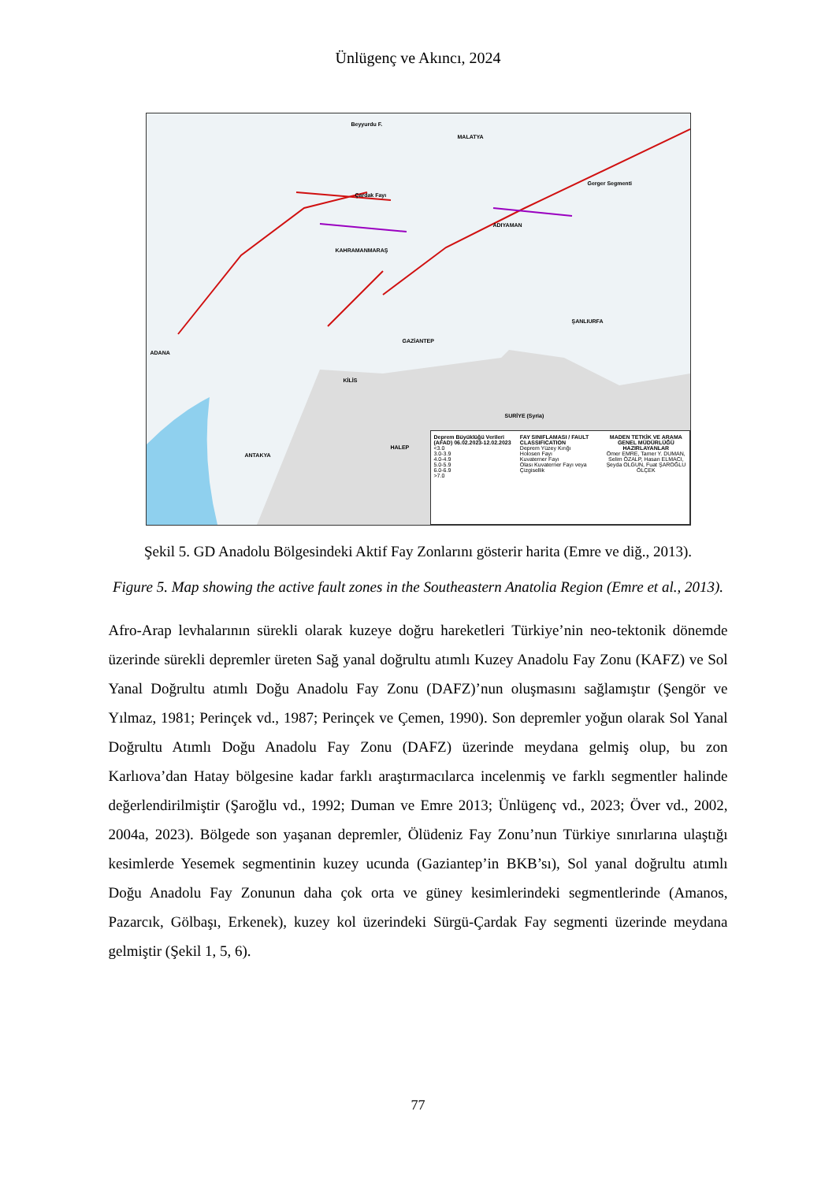Ünlügenç ve Akıncı, 2024
MALATYA
KAHRAMANMARAŞ
GAZİANTEP
ŞANLIURFA
ADIYAMAN
ADANA
ANTAKYA
HALEP
KİLİS
SURİYE (Syria)
Çardak Fayı
Beyyurdu F.
Gerger Segmenti
Deprem Büyüklüğü Verileri (AFAD) 06.02.2023-12.02.2023
<3.0
3.0-3.9
4.0-4.9
5.0-5.9
6.0-6.9
>7.0
FAY SINIFLAMASI / FAULT CLASSIFICATION
Deprem Yüzey Kırığı
Holosen Fayı
Kuvaterner Fayı
Olası Kuvaterner Fayı veya Çizgisellik
MADEN TETKİK VE ARAMA GENEL MÜDÜRLÜĞÜ
HAZIRLAYANLAR
Ömer EMRE, Tamer Y. DUMAN, Selim ÖZALP, Hasan ELMACI, Şeyda OLGUN, Fuat ŞAROĞLU
ÖLÇEK
Şekil 5. GD Anadolu Bölgesindeki Aktif Fay Zonlarını gösterir harita (Emre ve diğ., 2013).
Figure 5. Map showing the active fault zones in the Southeastern Anatolia Region (Emre et al., 2013).
Afro-Arap levhalarının sürekli olarak kuzeye doğru hareketleri Türkiye’nin neo-tektonik dönemde üzerinde sürekli depremler üreten Sağ yanal doğrultu atımlı Kuzey Anadolu Fay Zonu (KAFZ) ve Sol Yanal Doğrultu atımlı Doğu Anadolu Fay Zonu (DAFZ)’nun oluşmasını sağlamıştır (Şengör ve Yılmaz, 1981; Perinçek vd., 1987; Perinçek ve Çemen, 1990). Son depremler yoğun olarak Sol Yanal Doğrultu Atımlı Doğu Anadolu Fay Zonu (DAFZ) üzerinde meydana gelmiş olup, bu zon Karlıova’dan Hatay bölgesine kadar farklı araştırmacılarca incelenmiş ve farklı segmentler halinde değerlendirilmiştir (Şaroğlu vd., 1992; Duman ve Emre 2013; Ünlügenç vd., 2023; Över vd., 2002, 2004a, 2023). Bölgede son yaşanan depremler, Ölüdeniz Fay Zonu’nun Türkiye sınırlarına ulaştığı kesimlerde Yesemek segmentinin kuzey ucunda (Gaziantep’in BKB’sı), Sol yanal doğrultu atımlı Doğu Anadolu Fay Zonunun daha çok orta ve güney kesimlerindeki segmentlerinde (Amanos, Pazarcık, Gölbaşı, Erkenek), kuzey kol üzerindeki Sürgü-Çardak Fay segmenti üzerinde meydana gelmiştir (Şekil 1, 5, 6).
77